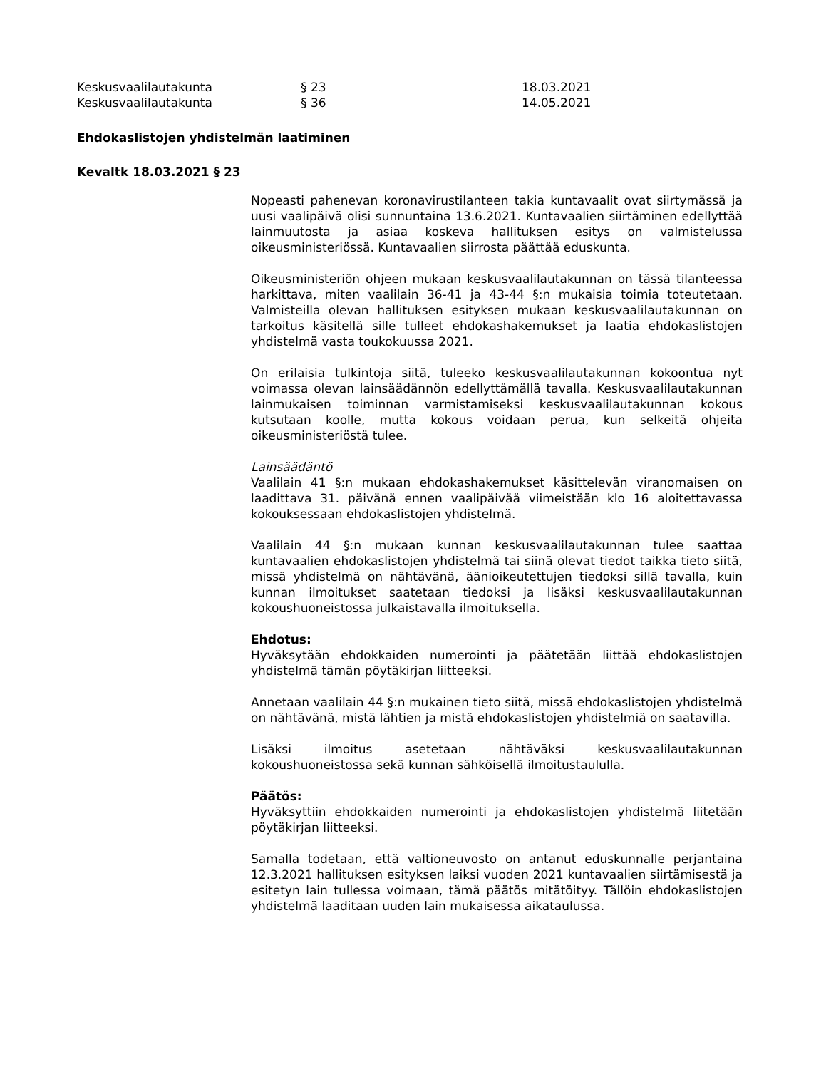Keskusvaalilautakunta § 23 18.03.2021
Keskusvaalilautakunta § 36 14.05.2021
Ehdokaslistojen yhdistelmän laatiminen
Kevaltk 18.03.2021 § 23
Nopeasti pahenevan koronavirustilanteen takia kuntavaalit ovat siirtymässä ja uusi vaalipäivä olisi sunnuntaina 13.6.2021. Kuntavaalien siirtäminen edellyttää lainmuutosta ja asiaa koskeva hallituksen esitys on valmistelussa oikeusministeriössä. Kuntavaalien siirrosta päättää eduskunta.
Oikeusministeriön ohjeen mukaan keskusvaalilautakunnan on tässä tilanteessa harkittava, miten vaalilain 36-41 ja 43-44 §:n mukaisia toimia toteutetaan. Valmisteilla olevan hallituksen esityksen mukaan keskusvaalilautakunnan on tarkoitus käsitellä sille tulleet ehdokashakemukset ja laatia ehdokaslistojen yhdistelmä vasta toukokuussa 2021.
On erilaisia tulkintoja siitä, tuleeko keskusvaalilautakunnan kokoontua nyt voimassa olevan lainsäädännön edellyttämällä tavalla. Keskusvaalilautakunnan lainmukaisen toiminnan varmistamiseksi keskusvaalilautakunnan kokous kutsutaan koolle, mutta kokous voidaan perua, kun selkeitä ohjeita oikeusministeriöstä tulee.
Lainsäädäntö
Vaalilain 41 §:n mukaan ehdokashakemukset käsittelevän viranomaisen on laadittava 31. päivänä ennen vaalipäivää viimeistään klo 16 aloitettavassa kokouksessaan ehdokaslistojen yhdistelmä.
Vaalilain 44 §:n mukaan kunnan keskusvaalilautakunnan tulee saattaa kuntavaalien ehdokaslistojen yhdistelmä tai siinä olevat tiedot taikka tieto siitä, missä yhdistelmä on nähtävänä, äänioikeutettujen tiedoksi sillä tavalla, kuin kunnan ilmoitukset saatetaan tiedoksi ja lisäksi keskusvaalilautakunnan kokoushuoneistossa julkaistavalla ilmoituksella.
Ehdotus:
Hyväksytään ehdokkaiden numerointi ja päätetään liittää ehdokaslistojen yhdistelmä tämän pöytäkirjan liitteeksi.
Annetaan vaalilain 44 §:n mukainen tieto siitä, missä ehdokaslistojen yhdistelmä on nähtävänä, mistä lähtien ja mistä ehdokaslistojen yhdistelmiä on saatavilla.
Lisäksi ilmoitus asetetaan nähtäväksi keskusvaalilautakunnan kokoushuoneistossa sekä kunnan sähköisellä ilmoitustaululla.
Päätös:
Hyväksyttiin ehdokkaiden numerointi ja ehdokaslistojen yhdistelmä liitetään pöytäkirjan liitteeksi.
Samalla todetaan, että valtioneuvosto on antanut eduskunnalle perjantaina 12.3.2021 hallituksen esityksen laiksi vuoden 2021 kuntavaalien siirtämisestä ja esitetyn lain tullessa voimaan, tämä päätös mitätöityy. Tällöin ehdokaslistojen yhdistelmä laaditaan uuden lain mukaisessa aikataulussa.